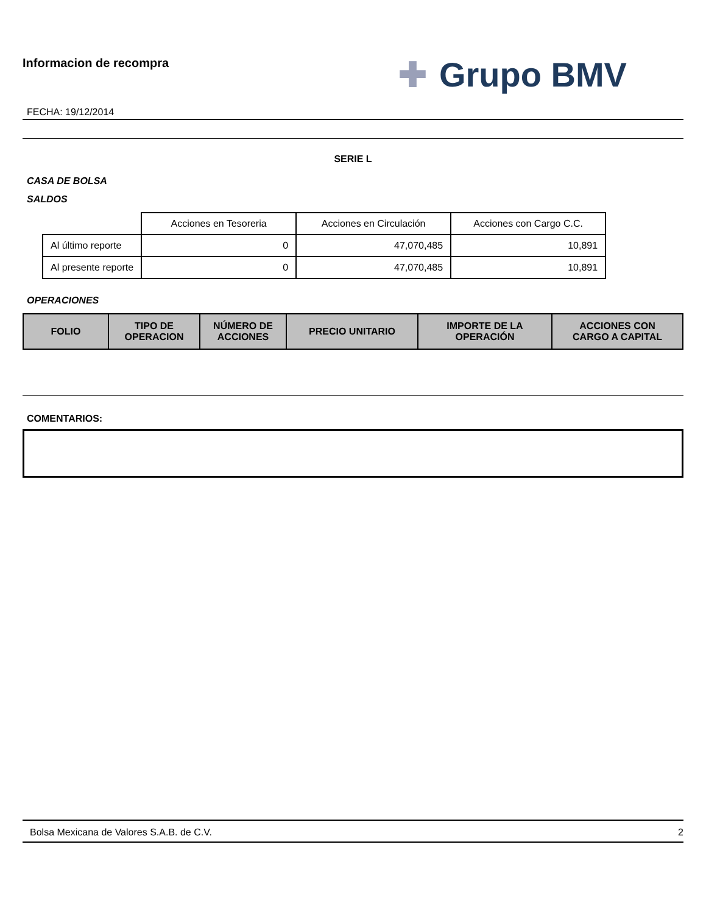Informacion de recompra
FECHA: 19/12/2014
✚ Grupo BMV
SERIE L
CASA DE BOLSA
SALDOS
| | Acciones en Tesoreria | Acciones en Circulación | Acciones con Cargo C.C. |
| Al último reporte | 0 | 47,070,485 | 10,891 |
| Al presente reporte | 0 | 47,070,485 | 10,891 |
OPERACIONES
| FOLIO | TIPO DE OPERACION | NÚMERO DE ACCIONES | PRECIO UNITARIO | IMPORTE DE LA OPERACIÓN | ACCIONES CON CARGO A CAPITAL |
| --- | --- | --- | --- | --- | --- |
COMENTARIOS:
Bolsa Mexicana de Valores S.A.B. de C.V. 2